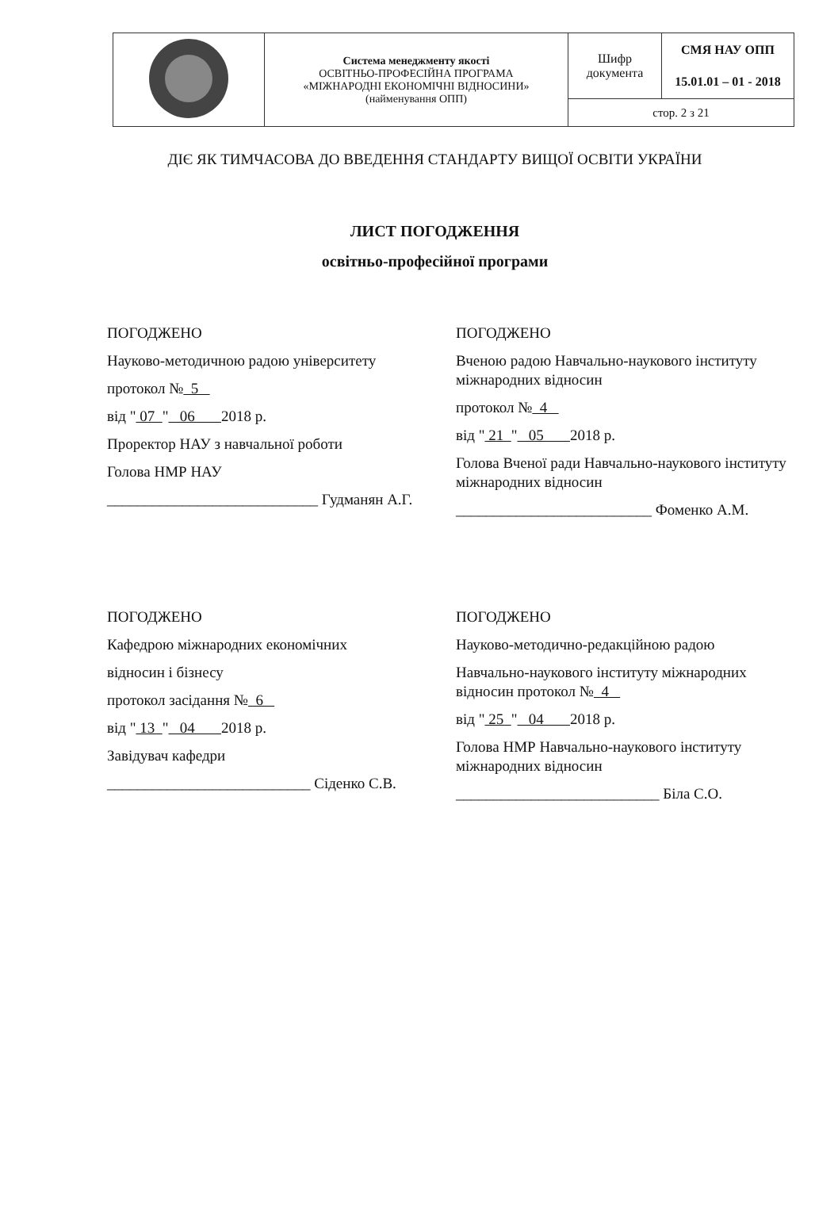| | Система менеджменту якості ОСВІТНЬО-ПРОФЕСІЙНА ПРОГРАМА «МІЖНАРОДНІ ЕКОНОМІЧНІ ВІДНОСИНИ» (найменування ОПП) | Шифр документа | СМЯ НАУ ОПП 15.01.01 – 01 - 2018 |
| | | стор. 2 з 21 | |
ДІЄ ЯК ТИМЧАСОВА ДО ВВЕДЕННЯ СТАНДАРТУ ВИЩОЇ ОСВІТИ УКРАЇНИ
ЛИСТ ПОГОДЖЕННЯ
освітньо-професійної програми
ПОГОДЖЕНО
Науково-методичною радою університету
протокол № 5
від " 07 " 06 2018 р.
Проректор НАУ з навчальної роботи
Голова НМР НАУ
____________________________ Гудманян А.Г.
ПОГОДЖЕНО
Вченою радою Навчально-наукового інституту міжнародних відносин
протокол № 4
від " 21 " 05 2018 р.
Голова Вченої ради Навчально-наукового інституту міжнародних відносин
__________________________ Фоменко А.М.
ПОГОДЖЕНО
Кафедрою міжнародних економічних
відносин і бізнесу
протокол засідання № 6
від " 13 " 04 2018 р.
Завідувач кафедри
___________________________ Сіденко С.В.
ПОГОДЖЕНО
Науково-методично-редакційною радою
Навчально-наукового інституту міжнародних відносин протокол № 4
від " 25 " 04 2018 р.
Голова НМР Навчально-наукового інституту міжнародних відносин
___________________________ Біла С.О.